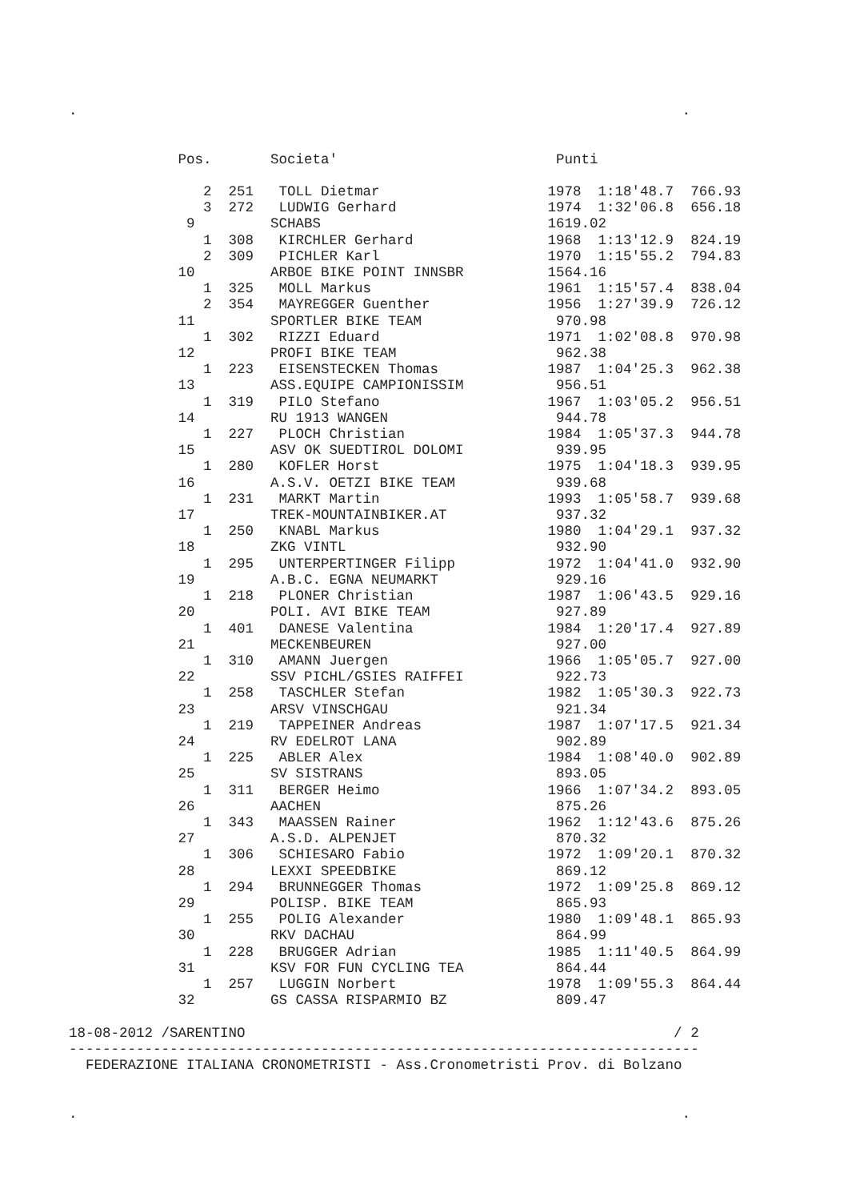.                                                                        .


             Pos.       Societa'                          Punti

                2  251   TOLL Dietmar                    1978  1:18'48.7  766.93
                3  272   LUDWIG Gerhard                  1974  1:32'06.8  656.18
              9         SCHABS                           1619.02
                1  308   KIRCHLER Gerhard                1968  1:13'12.9  824.19
                2  309   PICHLER Karl                    1970  1:15'55.2  794.83
             10         ARBOE BIKE POINT INNSBR          1564.16
                1  325   MOLL Markus                     1961  1:15'57.4  838.04
                2  354   MAYREGGER Guenther              1956  1:27'39.9  726.12
             11         SPORTLER BIKE TEAM                970.98
                1  302   RIZZI Eduard                    1971  1:02'08.8  970.98
             12         PROFI BIKE TEAM                   962.38
                1  223   EISENSTECKEN Thomas             1987  1:04'25.3  962.38
             13         ASS.EQUIPE CAMPIONISSIM           956.51
                1  319   PILO Stefano                    1967  1:03'05.2  956.51
             14         RU 1913 WANGEN                    944.78
                1  227   PLOCH Christian                 1984  1:05'37.3  944.78
             15         ASV OK SUEDTIROL DOLOMI           939.95
                1  280   KOFLER Horst                    1975  1:04'18.3  939.95
             16         A.S.V. OETZI BIKE TEAM            939.68
                1  231   MARKT Martin                    1993  1:05'58.7  939.68
             17         TREK-MOUNTAINBIKER.AT             937.32
                1  250   KNABL Markus                    1980  1:04'29.1  937.32
             18         ZKG VINTL                         932.90
                1  295   UNTERPERTINGER Filipp           1972  1:04'41.0  932.90
             19         A.B.C. EGNA NEUMARKT              929.16
                1  218   PLONER Christian                1987  1:06'43.5  929.16
             20         POLI. AVI BIKE TEAM               927.89
                1  401   DANESE Valentina                1984  1:20'17.4  927.89
             21         MECKENBEUREN                      927.00
                1  310   AMANN Juergen                   1966  1:05'05.7  927.00
             22         SSV PICHL/GSIES RAIFFEI           922.73
                1  258   TASCHLER Stefan                 1982  1:05'30.3  922.73
             23         ARSV VINSCHGAU                    921.34
                1  219   TAPPEINER Andreas               1987  1:07'17.5  921.34
             24         RV EDELROT LANA                   902.89
                1  225   ABLER Alex                      1984  1:08'40.0  902.89
             25         SV SISTRANS                       893.05
                1  311   BERGER Heimo                    1966  1:07'34.2  893.05
             26         AACHEN                            875.26
                1  343   MAASSEN Rainer                  1962  1:12'43.6  875.26
             27         A.S.D. ALPENJET                   870.32
                1  306   SCHIESARO Fabio                 1972  1:09'20.1  870.32
             28         LEXXI SPEEDBIKE                   869.12
                1  294   BRUNNEGGER Thomas               1972  1:09'25.8  869.12
             29         POLISP. BIKE TEAM                 865.93
                1  255   POLIG Alexander                 1980  1:09'48.1  865.93
             30         RKV DACHAU                        864.99
                1  228   BRUGGER Adrian                  1985  1:11'40.5  864.99
             31         KSV FOR FUN CYCLING TEA           864.44
                1  257   LUGGIN Norbert                  1978  1:09'55.3  864.44
             32         GS CASSA RISPARMIO BZ             809.47

18-08-2012 /SARENTINO                                                   / 2
---------------------------------------------------------------------------
  FEDERAZIONE ITALIANA CRONOMETRISTI - Ass.Cronometristi Prov. di Bolzano


.                                                                        .